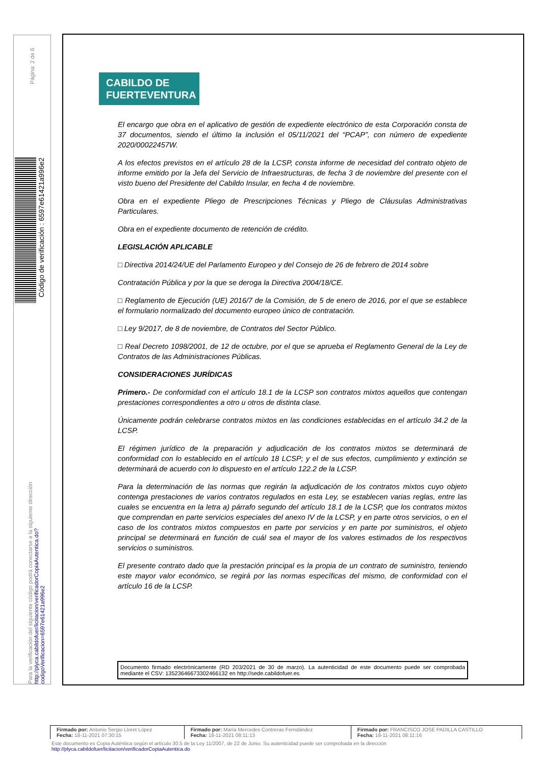Página: 2 de 6
Código de verificación : 6597e61421a996e2
Para la verificación del siguiente código podrá conectarse a la siguiente dirección
http://plyca.cabildofuer/licitacion/verificadorCopiaAutentica.do?codigoVerificacion=6597e61421a996e2
CABILDO DE
FUERTEVENTURA
El encargo que obra en el aplicativo de gestión de expediente electrónico de esta Corporación consta de 37 documentos, siendo el último la inclusión el 05/11/2021 del “PCAP”, con número de expediente 2020/00022457W.
A los efectos previstos en el artículo 28 de la LCSP, consta informe de necesidad del contrato objeto de informe emitido por la Jefa del Servicio de Infraestructuras, de fecha 3 de noviembre del presente con el visto bueno del Presidente del Cabildo Insular, en fecha 4 de noviembre.
Obra en el expediente Pliego de Prescripciones Técnicas y Pliego de Cláusulas Administrativas Particulares.
Obra en el expediente documento de retención de crédito.
LEGISLACIÓN APLICABLE
□ Directiva 2014/24/UE del Parlamento Europeo y del Consejo de 26 de febrero de 2014 sobre
Contratación Pública y por la que se deroga la Directiva 2004/18/CE.
□ Reglamento de Ejecución (UE) 2016/7 de la Comisión, de 5 de enero de 2016, por el que se establece el formulario normalizado del documento europeo único de contratación.
□ Ley 9/2017, de 8 de noviembre, de Contratos del Sector Público.
□ Real Decreto 1098/2001, de 12 de octubre, por el que se aprueba el Reglamento General de la Ley de Contratos de las Administraciones Públicas.
CONSIDERACIONES JURÍDICAS
Primero.- De conformidad con el artículo 18.1 de la LCSP son contratos mixtos aquellos que contengan prestaciones correspondientes a otro u otros de distinta clase.
Únicamente podrán celebrarse contratos mixtos en las condiciones establecidas en el artículo 34.2 de la LCSP.
El régimen jurídico de la preparación y adjudicación de los contratos mixtos se determinará de conformidad con lo establecido en el artículo 18 LCSP; y el de sus efectos, cumplimiento y extinción se determinará de acuerdo con lo dispuesto en el artículo 122.2 de la LCSP.
Para la determinación de las normas que regirán la adjudicación de los contratos mixtos cuyo objeto contenga prestaciones de varios contratos regulados en esta Ley, se establecen varias reglas, entre las cuales se encuentra en la letra a) párrafo segundo del artículo 18.1 de la LCSP, que los contratos mixtos que comprendan en parte servicios especiales del anexo IV de la LCSP, y en parte otros servicios, o en el caso de los contratos mixtos compuestos en parte por servicios y en parte por suministros, el objeto principal se determinará en función de cuál sea el mayor de los valores estimados de los respectivos servicios o suministros.
El presente contrato dado que la prestación principal es la propia de un contrato de suministro, teniendo este mayor valor económico, se regirá por las normas específicas del mismo, de conformidad con el artículo 16 de la LCSP.
Documento firmado electrónicamente (RD 203/2021 de 30 de marzo). La autenticidad de este documento puede ser comprobada mediante el CSV: 13523646673302466132 en http://sede.cabildofuer.es
| Firmado por: Antonio Sergio Lloret López Fecha: 18-11-2021 07:30:15 | Firmado por: María Mercedes Contreras Ferndández Fecha: 18-11-2021 08:11:13 | Firmado por: FRANCISCO JOSE PADILLA CASTILLO Fecha: 18-11-2021 08:11:16 |
Este documento es Copia Auténtica según el artículo 30.5 de la Ley 11/2007, de 22 de Junio. Su autenticidad puede ser comprobada en la dirección
http://plyca.cabildofuer/licitacion/verificadorCopiaAutentica.do